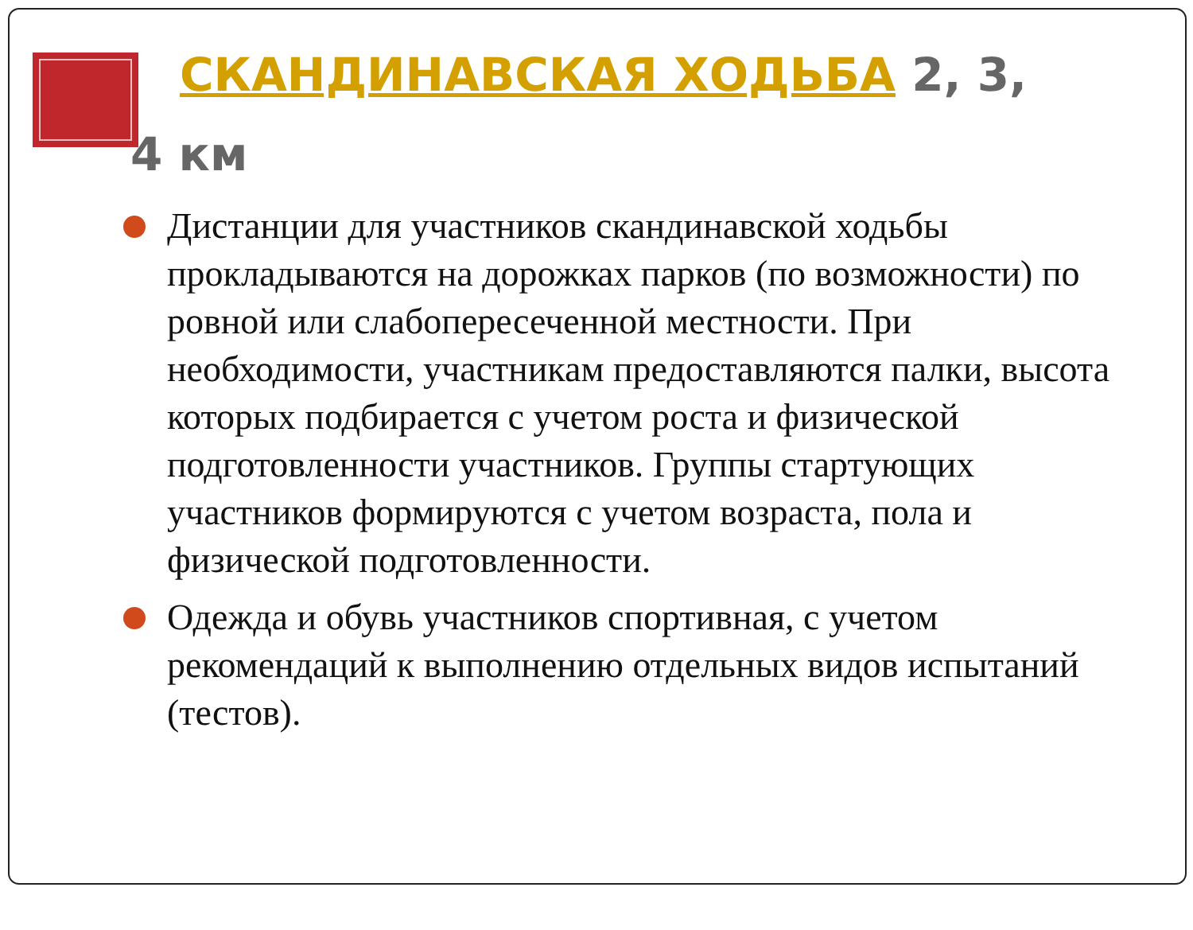СКАНДИНАВСКАЯ ХОДЬБА 2, 3,
4 км
Дистанции для участников скандинавской ходьбы прокладываются на дорожках парков (по возможности) по ровной или слабопересеченной местности. При необходимости, участникам предоставляются палки, высота которых подбирается с учетом роста и физической подготовленности участников. Группы стартующих участников формируются с учетом возраста, пола и физической подготовленности.
Одежда и обувь участников спортивная, с учетом рекомендаций к выполнению отдельных видов испытаний (тестов).